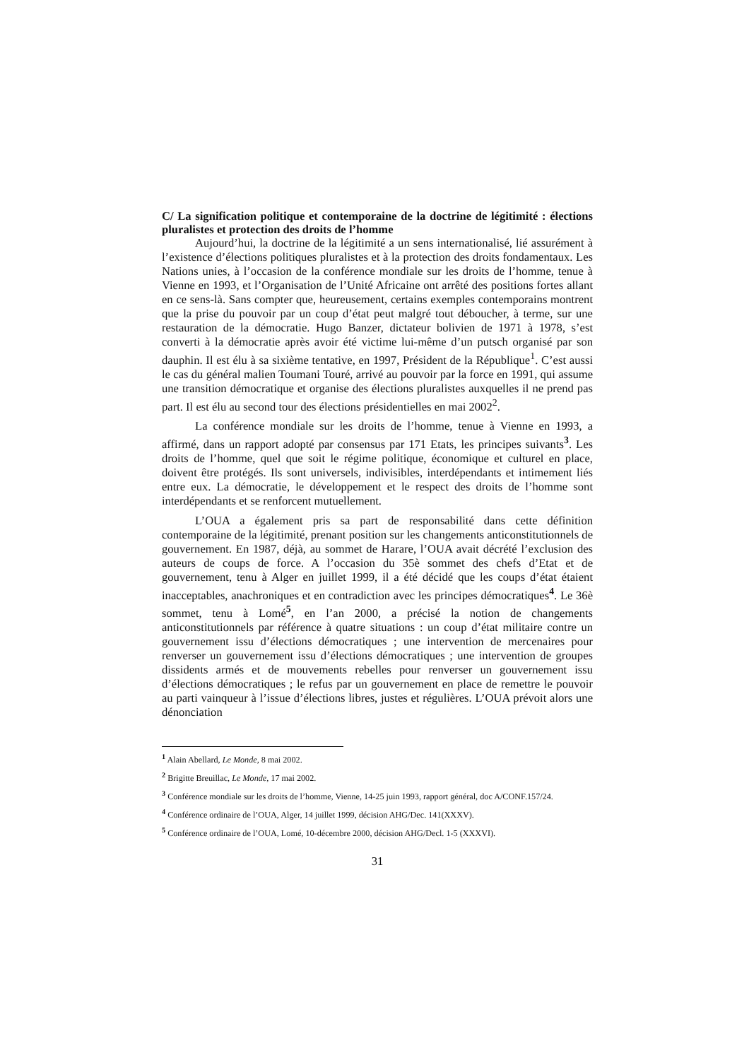C/ La signification politique et contemporaine de la doctrine de légitimité : élections pluralistes et protection des droits de l’homme
Aujourd’hui, la doctrine de la légitimité a un sens internationalisé, lié assurément à l’existence d’élections politiques pluralistes et à la protection des droits fondamentaux. Les Nations unies, à l’occasion de la conférence mondiale sur les droits de l’homme, tenue à Vienne en 1993, et l’Organisation de l’Unité Africaine ont arrêté des positions fortes allant en ce sens-là. Sans compter que, heureusement, certains exemples contemporains montrent que la prise du pouvoir par un coup d’état peut malgré tout déboucher, à terme, sur une restauration de la démocratie. Hugo Banzer, dictateur bolivien de 1971 à 1978, s’est converti à la démocratie après avoir été victime lui-même d’un putsch organisé par son dauphin. Il est élu à sa sixième tentative, en 1997, Président de la République<sup>1</sup>. C’est aussi le cas du général malien Toumani Touré, arrivé au pouvoir par la force en 1991, qui assume une transition démocratique et organise des élections pluralistes auxquelles il ne prend pas part. Il est élu au second tour des élections présidentielles en mai 2002<sup>2</sup>.
La conférence mondiale sur les droits de l’homme, tenue à Vienne en 1993, a affirmé, dans un rapport adopté par consensus par 171 Etats, les principes suivants<sup>3</sup>. Les droits de l’homme, quel que soit le régime politique, économique et culturel en place, doivent être protégés. Ils sont universels, indivisibles, interdépendants et intimement liés entre eux. La démocratie, le développement et le respect des droits de l’homme sont interdépendants et se renforcent mutuellement.
L’OUA a également pris sa part de responsabilité dans cette définition contemporaine de la légitimité, prenant position sur les changements anticonstitutionnels de gouvernement. En 1987, déjà, au sommet de Harare, l’OUA avait décrété l’exclusion des auteurs de coups de force. A l’occasion du 35è sommet des chefs d’Etat et de gouvernement, tenu à Alger en juillet 1999, il a été décidé que les coups d’état étaient inacceptables, anachroniques et en contradiction avec les principes démocratiques<sup>4</sup>. Le 36è sommet, tenu à Lomé<sup>5</sup>, en l’an 2000, a précisé la notion de changements anticonstitutionnels par référence à quatre situations : un coup d’état militaire contre un gouvernement issu d’élections démocratiques ; une intervention de mercenaires pour renverser un gouvernement issu d’élections démocratiques ; une intervention de groupes dissidents armés et de mouvements rebelles pour renverser un gouvernement issu d’élections démocratiques ; le refus par un gouvernement en place de remettre le pouvoir au parti vainqueur à l’issue d’élections libres, justes et régulières. L’OUA prévoit alors une dénonciation
<sup>1</sup> Alain Abellard, Le Monde, 8 mai 2002.
<sup>2</sup> Brigitte Breuillac, Le Monde, 17 mai 2002.
<sup>3</sup> Conférence mondiale sur les droits de l’homme, Vienne, 14-25 juin 1993, rapport général, doc A/CONF.157/24.
<sup>4</sup> Conférence ordinaire de l’OUA, Alger, 14 juillet 1999, décision AHG/Dec. 141(XXXV).
<sup>5</sup> Conférence ordinaire de l’OUA, Lomé, 10-décembre 2000, décision AHG/Decl. 1-5 (XXXVI).
31